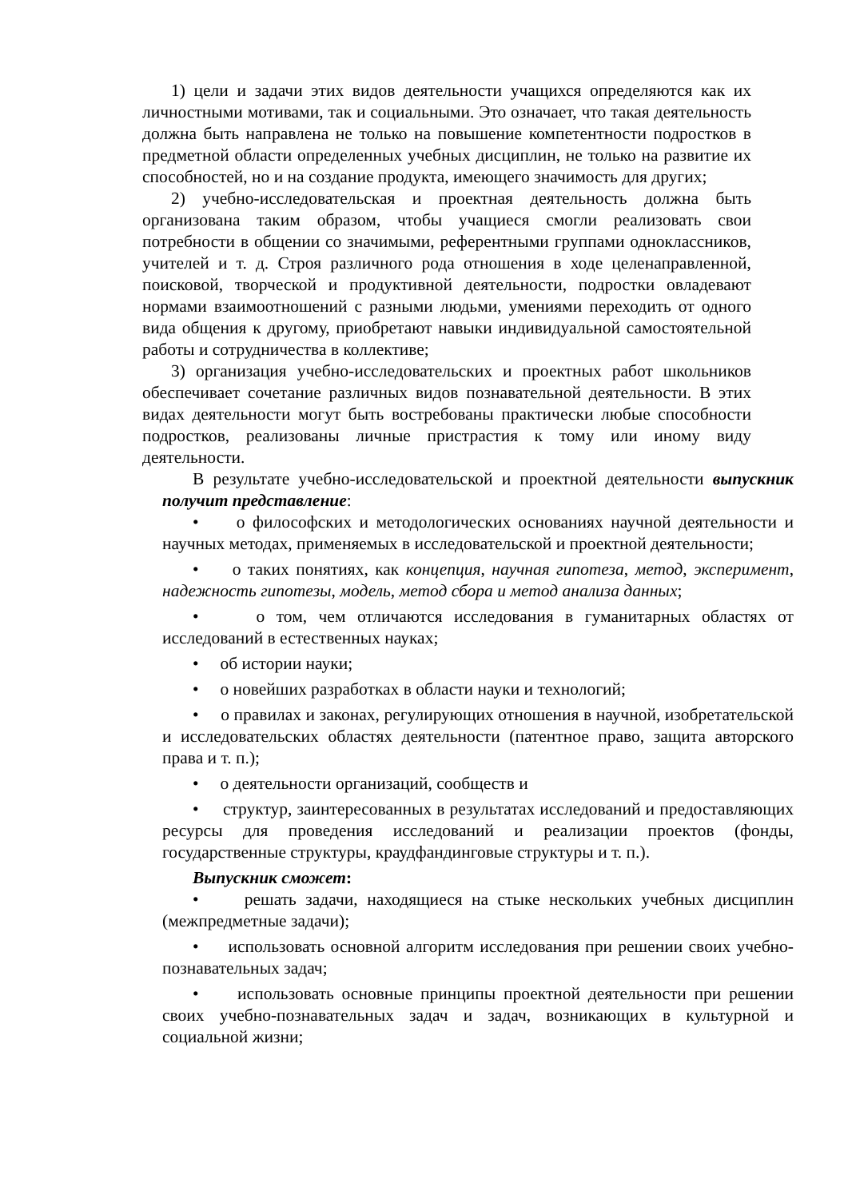1) цели и задачи этих видов деятельности учащихся определяются как их личностными мотивами, так и социальными. Это означает, что такая деятельность должна быть направлена не только на повышение компетентности подростков в предметной области определенных учебных дисциплин, не только на развитие их способностей, но и на создание продукта, имеющего значимость для других;
2) учебно-исследовательская и проектная деятельность должна быть организована таким образом, чтобы учащиеся смогли реализовать свои потребности в общении со значимыми, референтными группами одноклассников, учителей и т. д. Строя различного рода отношения в ходе целенаправленной, поисковой, творческой и продуктивной деятельности, подростки овладевают нормами взаимоотношений с разными людьми, умениями переходить от одного вида общения к другому, приобретают навыки индивидуальной самостоятельной работы и сотрудничества в коллективе;
3) организация учебно-исследовательских и проектных работ школьников обеспечивает сочетание различных видов познавательной деятельности. В этих видах деятельности могут быть востребованы практически любые способности подростков, реализованы личные пристрастия к тому или иному виду деятельности.
В результате учебно-исследовательской и проектной деятельности выпускник получит представление:
• о философских и методологических основаниях научной деятельности и научных методах, применяемых в исследовательской и проектной деятельности;
• о таких понятиях, как концепция, научная гипотеза, метод, эксперимент, надежность гипотезы, модель, метод сбора и метод анализа данных;
• о том, чем отличаются исследования в гуманитарных областях от исследований в естественных науках;
• об истории науки;
• о новейших разработках в области науки и технологий;
• о правилах и законах, регулирующих отношения в научной, изобретательской и исследовательских областях деятельности (патентное право, защита авторского права и т. п.);
• о деятельности организаций, сообществ и
• структур, заинтересованных в результатах исследований и предоставляющих ресурсы для проведения исследований и реализации проектов (фонды, государственные структуры, краудфандинговые структуры и т. п.).
Выпускник сможет:
• решать задачи, находящиеся на стыке нескольких учебных дисциплин (межпредметные задачи);
• использовать основной алгоритм исследования при решении своих учебно-познавательных задач;
• использовать основные принципы проектной деятельности при решении своих учебно-познавательных задач и задач, возникающих в культурной и социальной жизни;